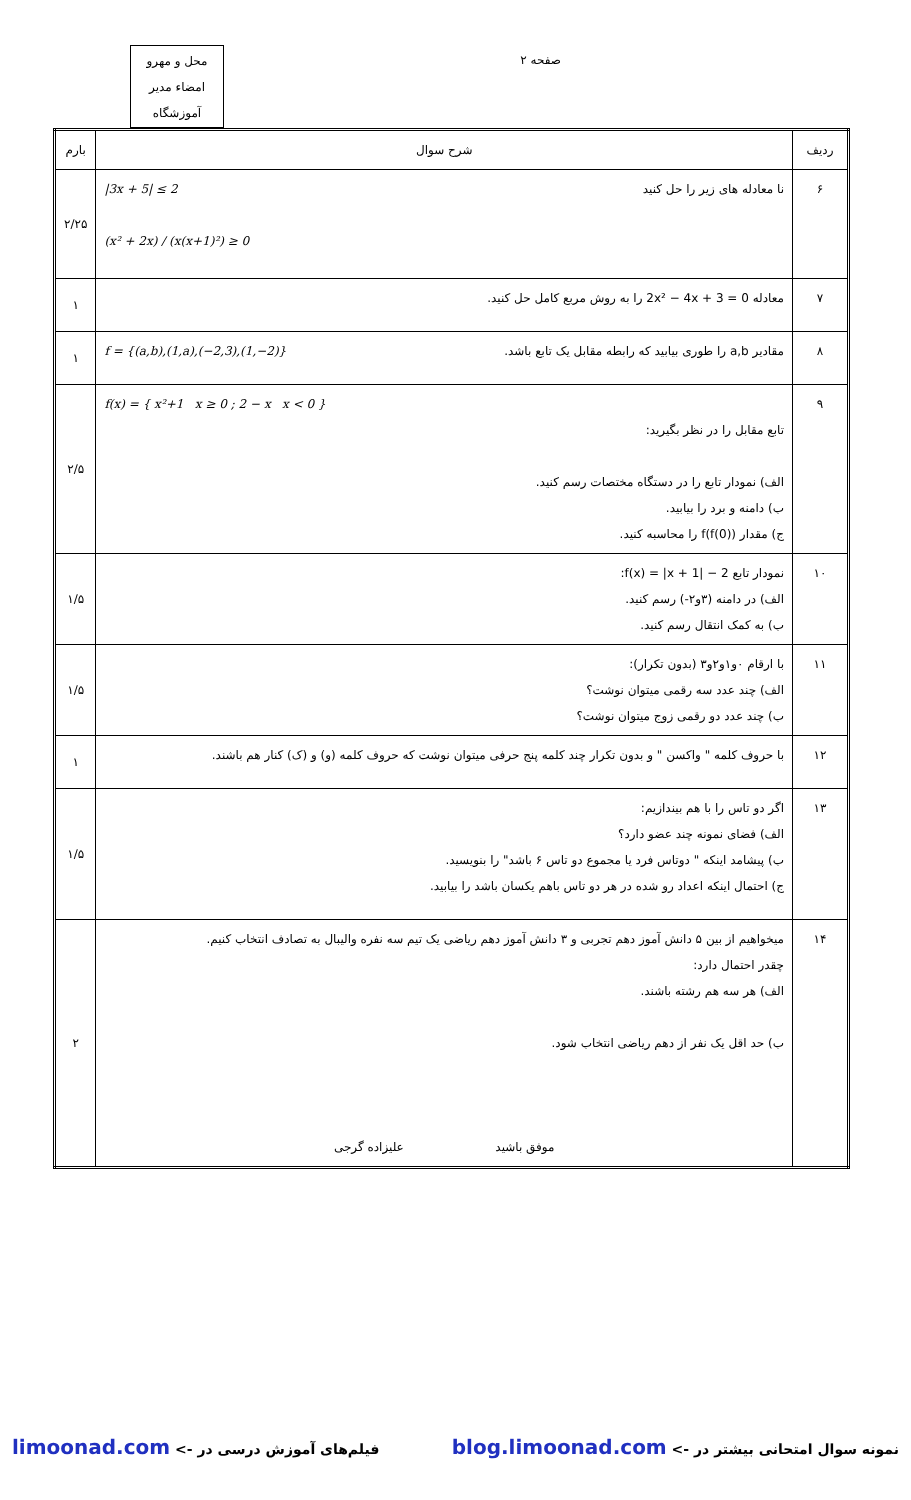صفحه ۲
محل و مهرو
امضاء مدیر
آموزشگاه
| ردیف | شرح سوال | بارم |
| --- | --- | --- |
| ۶ | /3x + 5/ ≤ 2 (x² + 2x) / (x(x+1)²) ≥ 0 نا معادله های زیر را حل کنید | ۲/۲۵ |
| ۷ | معادله 2x² − 4x + 3 = 0 را به روش مربع کامل حل کنید. | ۱ |
| ۸ | f = {(a,b),(1,a),(−2,3),(1,−2)} مقادیر a,b را طوری بیابید که رابطه مقابل یک تابع باشد. | ۱ |
| ۹ | f(x) = { x²+1 x ≥ 0 ; 2 − x x < 0 } تابع مقابل را در نظر بگیرید: الف) نمودار تابع را در دستگاه مختصات رسم کنید. ب) دامنه و برد را بیابید. ج) مقدار f(f(0)) را محاسبه کنید. | ۲/۵ |
| ۱۰ | نمودار تابع f(x) = /x + 1/ − 2 : الف) در دامنه (۳و۲-) رسم کنید. ب) به کمک انتقال رسم کنید. | ۱/۵ |
| ۱۱ | با ارقام ۰و۱و۲و۳ (بدون تکرار): الف) چند عدد سه رقمی میتوان نوشت؟ ب) چند عدد دو رقمی زوج میتوان نوشت؟ | ۱/۵ |
| ۱۲ | با حروف کلمه " واکسن " و بدون تکرار چند کلمه پنج حرفی میتوان نوشت که حروف کلمه (و) و (ک) کنار هم باشند. | ۱ |
| ۱۳ | اگر دو تاس را با هم بیندازیم: الف) فضای نمونه چند عضو دارد؟ ب) پیشامد اینکه " دوتاس فرد یا مجموع دو تاس ۶ باشد" را بنویسید. ج) احتمال اینکه اعداد رو شده در هر دو تاس باهم یکسان باشد را بیابید. | ۱/۵ |
| ۱۴ | میخواهیم از بین ۵ دانش آموز دهم تجربی و ۳ دانش آموز دهم ریاضی یک تیم سه نفره والیبال به تصادف انتخاب کنیم. چقدر احتمال دارد: الف) هر سه هم رشته باشند. ب) حد اقل یک نفر از دهم ریاضی انتخاب شود. موفق باشید علیزاده گرجی | ۲ |
نمونه سوال امتحانی بیشتر در -> blog.limoonad.com فیلم‌های آموزش درسی در -> limoonad.com